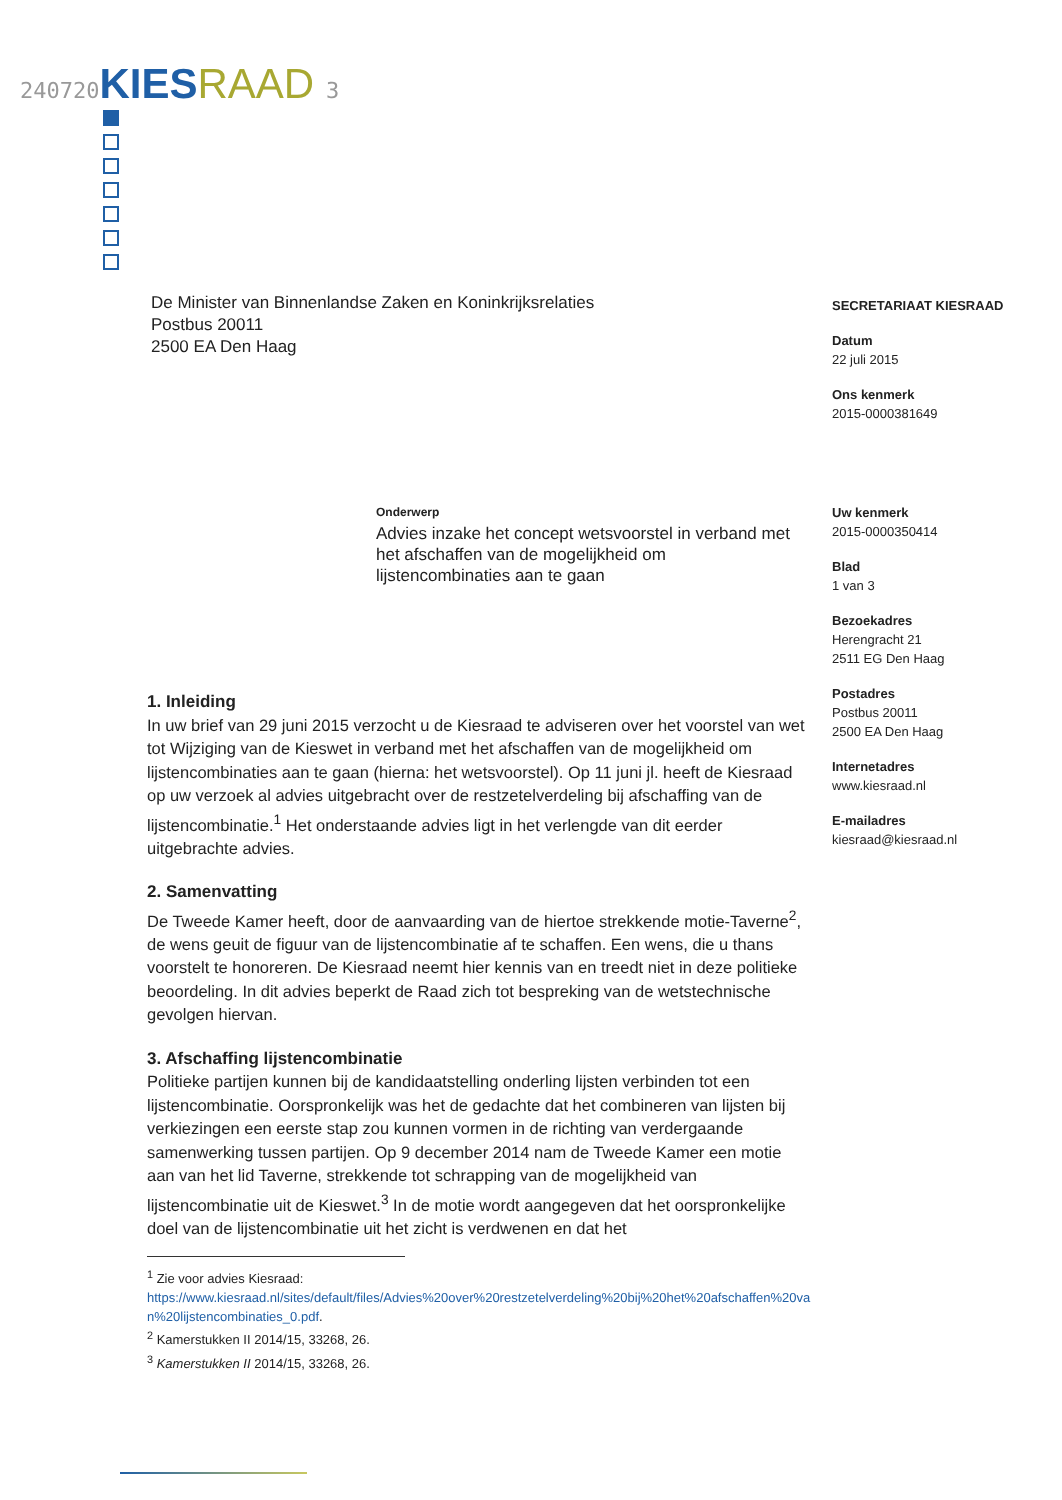240720 KIES RAAD 3
De Minister van Binnenlandse Zaken en Koninkrijksrelaties
Postbus 20011
2500 EA Den Haag
SECRETARIAAT KIESRAAD
Datum
22 juli 2015
Ons kenmerk
2015-0000381649
Uw kenmerk
2015-0000350414
Blad
1 van 3
Bezoekadres
Herengracht 21
2511 EG Den Haag
Postadres
Postbus 20011
2500 EA Den Haag
Internetadres
www.kiesraad.nl
E-mailadres
kiesraad@kiesraad.nl
Onderwerp
Advies inzake het concept wetsvoorstel in verband met het afschaffen van de mogelijkheid om lijstencombinaties aan te gaan
1. Inleiding
In uw brief van 29 juni 2015 verzocht u de Kiesraad te adviseren over het voorstel van wet tot Wijziging van de Kieswet in verband met het afschaffen van de mogelijkheid om lijstencombinaties aan te gaan (hierna: het wetsvoorstel). Op 11 juni jl. heeft de Kiesraad op uw verzoek al advies uitgebracht over de restzetelverdeling bij afschaffing van de lijstencombinatie.<sup>1</sup> Het onderstaande advies ligt in het verlengde van dit eerder uitgebrachte advies.
2. Samenvatting
De Tweede Kamer heeft, door de aanvaarding van de hiertoe strekkende motie-Taverne<sup>2</sup>, de wens geuit de figuur van de lijstencombinatie af te schaffen. Een wens, die u thans voorstelt te honoreren. De Kiesraad neemt hier kennis van en treedt niet in deze politieke beoordeling. In dit advies beperkt de Raad zich tot bespreking van de wetstechnische gevolgen hiervan.
3. Afschaffing lijstencombinatie
Politieke partijen kunnen bij de kandidaatstelling onderling lijsten verbinden tot een lijstencombinatie. Oorspronkelijk was het de gedachte dat het combineren van lijsten bij verkiezingen een eerste stap zou kunnen vormen in de richting van verdergaande samenwerking tussen partijen. Op 9 december 2014 nam de Tweede Kamer een motie aan van het lid Taverne, strekkende tot schrapping van de mogelijkheid van lijstencombinatie uit de Kieswet.<sup>3</sup> In de motie wordt aangegeven dat het oorspronkelijke doel van de lijstencombinatie uit het zicht is verdwenen en dat het
<sup>1</sup> Zie voor advies Kiesraad:
https://www.kiesraad.nl/sites/default/files/Advies%20over%20restzetelverdeling%20bij%20het%20afschaffen%20van%20lijstencombinaties_0.pdf.
<sup>2</sup> Kamerstukken II 2014/15, 33268, 26.
<sup>3</sup> Kamerstukken II 2014/15, 33268, 26.